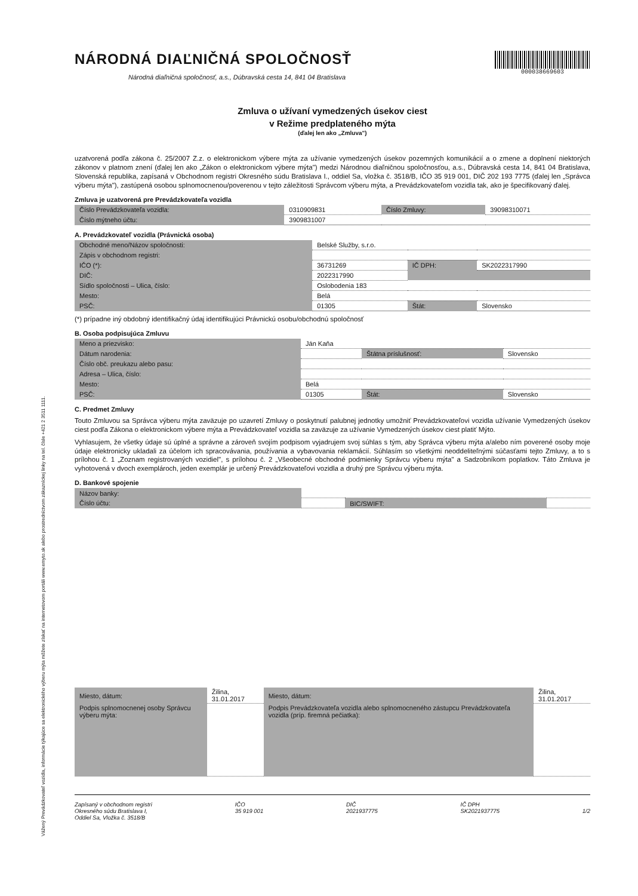Vážený Prevádzkovateľ vozidla, informácie týkajúce sa elektronického výberu mýta môžete získať na internetovom portáli www.emyto.sk alebo prostredníctvom zákazníckej linky na tel. čísle +421 2 3511 1111.
NÁRODNÁ DIAĽNIČNÁ SPOLOČNOSŤ
Národná diaľničná spoločnosť, a.s., Dúbravská cesta 14, 841 04 Bratislava
000038669603
Zmluva o užívaní vymedzených úsekov ciest
v Režime predplateného mýta
(ďalej len ako „Zmluva")
uzatvorená podľa zákona č. 25/2007 Z.z. o elektronickom výbere mýta za užívanie vymedzených úsekov pozemných komunikácií a o zmene a doplnení niektorých zákonov v platnom znení (ďalej len ako „Zákon o elektronickom výbere mýta") medzi Národnou diaľničnou spoločnosťou, a.s., Dúbravská cesta 14, 841 04 Bratislava, Slovenská republika, zapísaná v Obchodnom registri Okresného súdu Bratislava I., oddiel Sa, vložka č. 3518/B, IČO 35 919 001, DIČ 202 193 7775 (ďalej len „Správca výberu mýta"), zastúpená osobou splnomocnenou/poverenou v tejto záležitosti Správcom výberu mýta, a Prevádzkovateľom vozidla tak, ako je špecifikovaný ďalej.
Zmluva je uzatvorená pre Prevádzkovateľa vozidla
| Číslo Prevádzkovateľa vozidla: | 0310909831 | Číslo Zmluvy: | 39098310071 |
| Číslo mýtneho účtu: | 3909831007 | | |
A. Prevádzkovateľ vozidla (Právnická osoba)
| Obchodné meno/Názov spoločnosti: | Belské Služby, s.r.o. | | |
| Zápis v obchodnom registri: | | | |
| IČO (*): | 36731269 | IČ DPH: | SK2022317990 |
| DIČ: | 2022317990 | | |
| Sídlo spoločnosti – Ulica, číslo: | Oslobodenia 183 | | |
| Mesto: | Belá | | |
| PSČ: | 01305 | Štát: | Slovensko |
(*) prípadne iný obdobný identifikačný údaj identifikujúci Právnickú osobu/obchodnú spoločnosť
B. Osoba podpisujúca Zmluvu
| Meno a priezvisko: | Ján Kaňa | | |
| Dátum narodenia: | | Štátna príslušnosť: | Slovensko |
| Číslo obč. preukazu alebo pasu: | | | |
| Adresa – Ulica, číslo: | | | |
| Mesto: | Belá | | |
| PSČ: | 01305 | Štát: | Slovensko |
C. Predmet Zmluvy
Touto Zmluvou sa Správca výberu mýta zaväzuje po uzavretí Zmluvy o poskytnutí palubnej jednotky umožniť Prevádzkovateľovi vozidla užívanie Vymedzených úsekov ciest podľa Zákona o elektronickom výbere mýta a Prevádzkovateľ vozidla sa zaväzuje za užívanie Vymedzených úsekov ciest platiť Mýto.
Vyhlasujem, že všetky údaje sú úplné a správne a zároveň svojím podpisom vyjadrujem svoj súhlas s tým, aby Správca výberu mýta a/alebo ním poverené osoby moje údaje elektronicky ukladali za účelom ich spracovávania, používania a vybavovania reklamácií. Súhlasím so všetkými neoddeliteľnými súčasťami tejto Zmluvy, a to s prílohou č. 1 „Zoznam registrovaných vozidiel", s prílohou č. 2 „Všeobecné obchodné podmienky Správcu výberu mýta" a Sadzobníkom poplatkov. Táto Zmluva je vyhotovená v dvoch exemplároch, jeden exemplár je určený Prevádzkovateľovi vozidla a druhý pre Správcu výberu mýta.
D. Bankové spojenie
| Názov banky: | | | |
| Číslo účtu: | | BIC/SWIFT: | |
| Miesto, dátum: | Žilina, 31.01.2017 | Miesto, dátum: | Žilina, 31.01.2017 |
| Podpis splnomocnenej osoby Správcu výberu mýta: | | Podpis Prevádzkovateľa vozidla alebo splnomocneného zástupcu Prevádzkovateľa vozidla (príp. firemná pečiatka): | |
Zapísaný v obchodnom registri
Okresného súdu Bratislava I,
Oddiel Sa, Vložka č. 3518/B
IČO
35 919 001
DIČ
2021937775
IČ DPH
SK2021937775
1/2